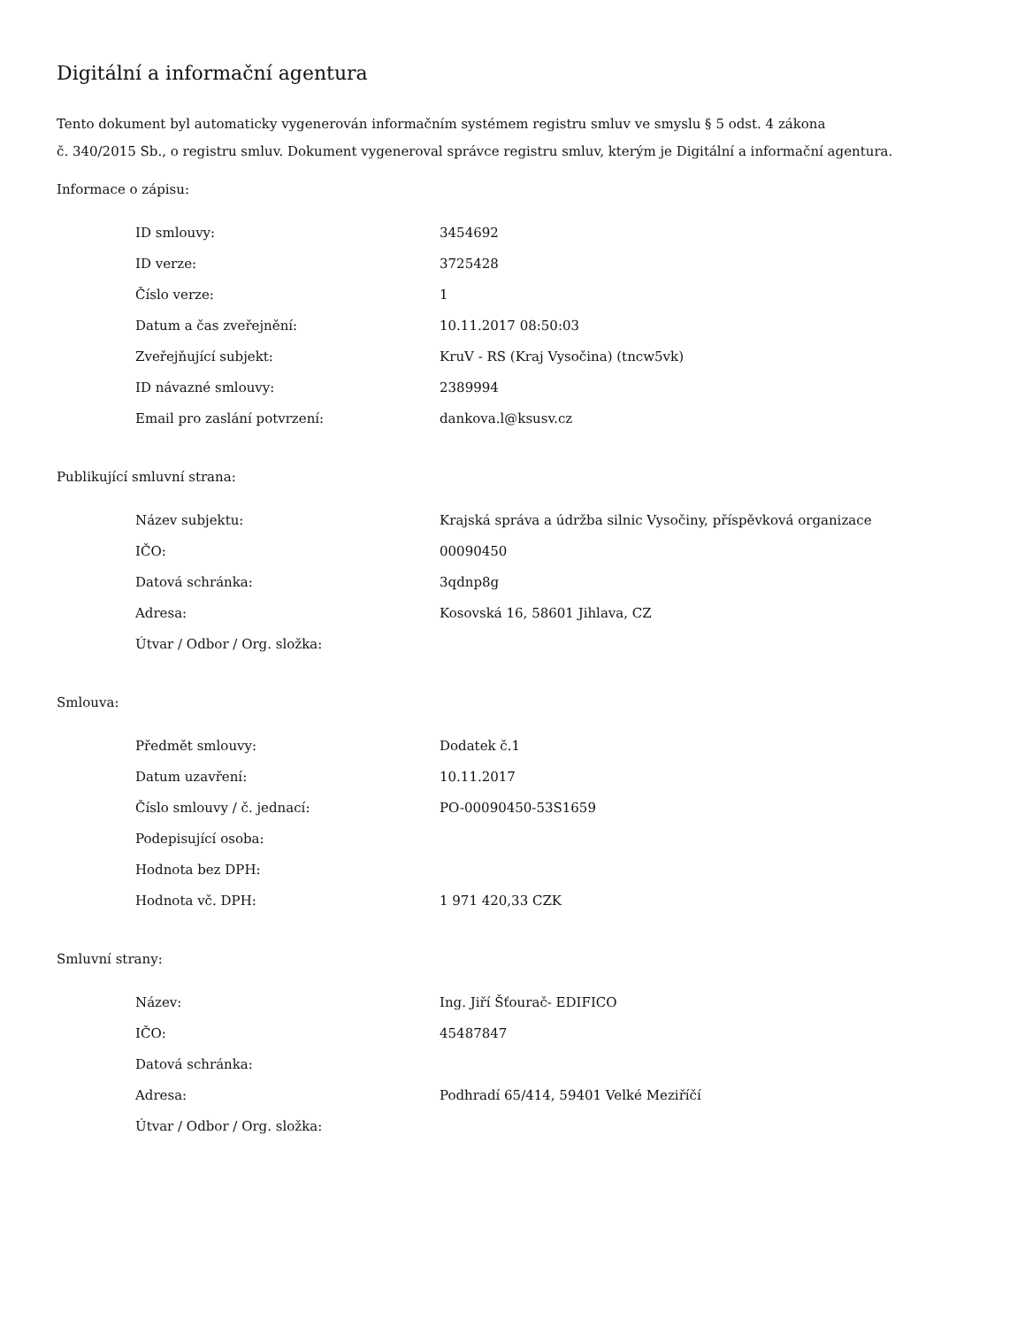Digitální a informační agentura
Tento dokument byl automaticky vygenerován informačním systémem registru smluv ve smyslu § 5 odst. 4 zákona
č. 340/2015 Sb., o registru smluv. Dokument vygeneroval správce registru smluv, kterým je Digitální a informační agentura.
Informace o zápisu:
| ID smlouvy: | 3454692 |
| ID verze: | 3725428 |
| Číslo verze: | 1 |
| Datum a čas zveřejnění: | 10.11.2017 08:50:03 |
| Zveřejňující subjekt: | KruV - RS (Kraj Vysočina) (tncw5vk) |
| ID návazné smlouvy: | 2389994 |
| Email pro zaslání potvrzení: | dankova.l@ksusv.cz |
Publikující smluvní strana:
| Název subjektu: | Krajská správa a údržba silnic Vysočiny, příspěvková organizace |
| IČO: | 00090450 |
| Datová schránka: | 3qdnp8g |
| Adresa: | Kosovská 16, 58601 Jihlava, CZ |
| Útvar / Odbor / Org. složka: | |
Smlouva:
| Předmět smlouvy: | Dodatek č.1 |
| Datum uzavření: | 10.11.2017 |
| Číslo smlouvy / č. jednací: | PO-00090450-53S1659 |
| Podepisující osoba: | |
| Hodnota bez DPH: | |
| Hodnota vč. DPH: | 1 971 420,33 CZK |
Smluvní strany:
| Název: | Ing. Jiří Šťourač- EDIFICO |
| IČO: | 45487847 |
| Datová schránka: | |
| Adresa: | Podhradí 65/414, 59401 Velké Meziříčí |
| Útvar / Odbor / Org. složka: | |